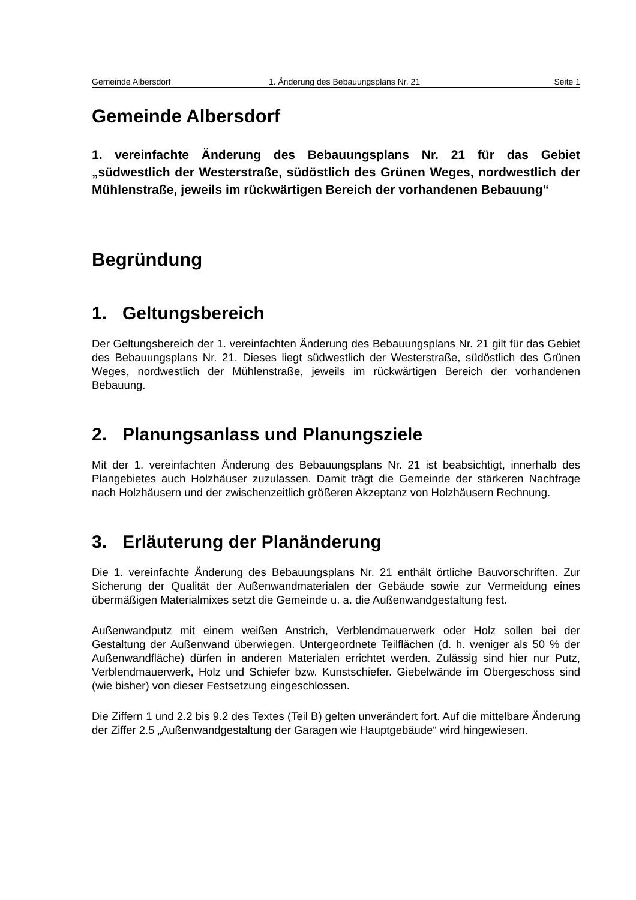Gemeinde Albersdorf 1. Änderung des Bebauungsplans Nr. 21 Seite 1
Gemeinde Albersdorf
1. vereinfachte Änderung des Bebauungsplans Nr. 21 für das Gebiet „südwestlich der Westerstraße, südöstlich des Grünen Weges, nordwestlich der Mühlenstraße, jeweils im rückwärtigen Bereich der vorhandenen Bebauung“
Begründung
1. Geltungsbereich
Der Geltungsbereich der 1. vereinfachten Änderung des Bebauungsplans Nr. 21 gilt für das Gebiet des Bebauungsplans Nr. 21. Dieses liegt südwestlich der Westerstraße, südöstlich des Grünen Weges, nordwestlich der Mühlenstraße, jeweils im rückwärtigen Bereich der vorhandenen Bebauung.
2. Planungsanlass und Planungsziele
Mit der 1. vereinfachten Änderung des Bebauungsplans Nr. 21 ist beabsichtigt, innerhalb des Plangebietes auch Holzhäuser zuzulassen. Damit trägt die Gemeinde der stärkeren Nachfrage nach Holzhäusern und der zwischenzeitlich größeren Akzeptanz von Holzhäusern Rechnung.
3. Erläuterung der Planänderung
Die 1. vereinfachte Änderung des Bebauungsplans Nr. 21 enthält örtliche Bauvorschriften. Zur Sicherung der Qualität der Außenwandmaterialen der Gebäude sowie zur Vermeidung eines übermäßigen Materialmixes setzt die Gemeinde u. a. die Außenwandgestaltung fest.
Außenwandputz mit einem weißen Anstrich, Verblendmauerwerk oder Holz sollen bei der Gestaltung der Außenwand überwiegen. Untergeordnete Teilflächen (d. h. weniger als 50 % der Außenwandfläche) dürfen in anderen Materialen errichtet werden. Zulässig sind hier nur Putz, Verblendmauerwerk, Holz und Schiefer bzw. Kunstschiefer. Giebelwände im Obergeschoss sind (wie bisher) von dieser Festsetzung eingeschlossen.
Die Ziffern 1 und 2.2 bis 9.2 des Textes (Teil B) gelten unverändert fort. Auf die mittelbare Änderung der Ziffer 2.5 „Außenwandgestaltung der Garagen wie Hauptgebäude“ wird hingewiesen.